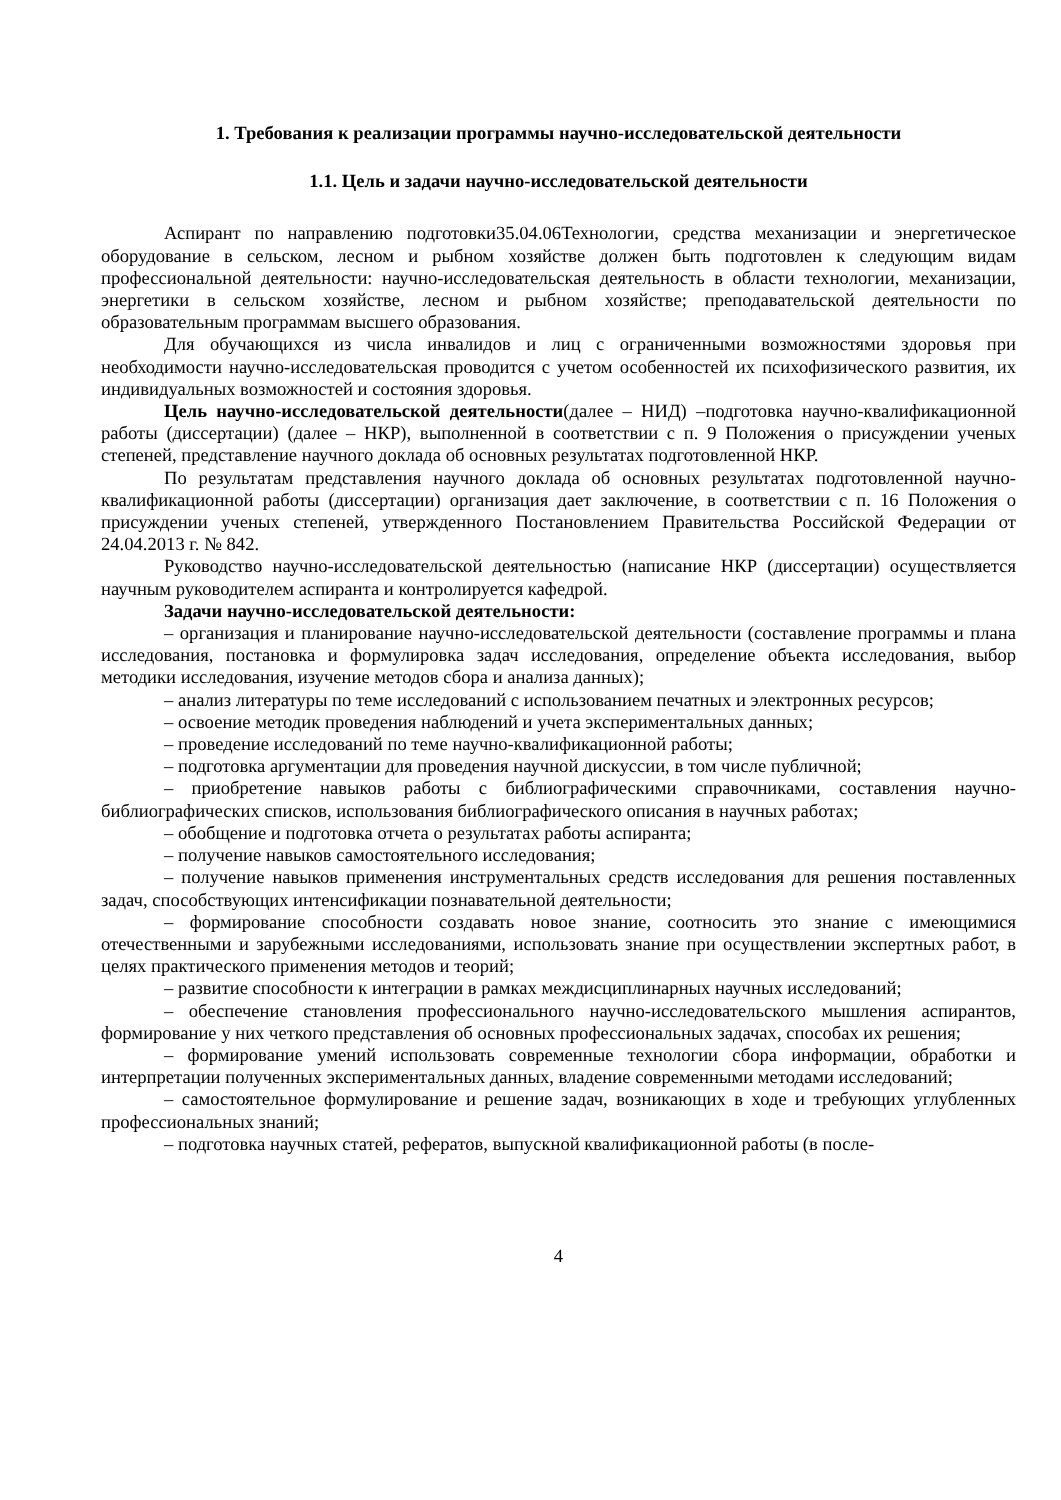1. Требования к реализации программы научно-исследовательской деятельности
1.1. Цель и задачи научно-исследовательской деятельности
Аспирант по направлению подготовки35.04.06Технологии, средства механизации и энергетическое оборудование в сельском, лесном и рыбном хозяйстве должен быть подготовлен к следующим видам профессиональной деятельности: научно-исследовательская деятельность в области технологии, механизации, энергетики в сельском хозяйстве, лесном и рыбном хозяйстве; преподавательской деятельности по образовательным программам высшего образования.
Для обучающихся из числа инвалидов и лиц с ограниченными возможностями здоровья при необходимости научно-исследовательская проводится с учетом особенностей их психофизического развития, их индивидуальных возможностей и состояния здоровья.
Цель научно-исследовательской деятельности(далее – НИД) –подготовка научно-квалификационной работы (диссертации) (далее – НКР), выполненной в соответствии с п. 9 Положения о присуждении ученых степеней, представление научного доклада об основных результатах подготовленной НКР.
По результатам представления научного доклада об основных результатах подготовленной научно-квалификационной работы (диссертации) организация дает заключение, в соответствии с п. 16 Положения о присуждении ученых степеней, утвержденного Постановлением Правительства Российской Федерации от 24.04.2013 г. № 842.
Руководство научно-исследовательской деятельностью (написание НКР (диссертации) осуществляется научным руководителем аспиранта и контролируется кафедрой.
Задачи научно-исследовательской деятельности:
– организация и планирование научно-исследовательской деятельности (составление программы и плана исследования, постановка и формулировка задач исследования, определение объекта исследования, выбор методики исследования, изучение методов сбора и анализа данных);
– анализ литературы по теме исследований с использованием печатных и электронных ресурсов;
– освоение методик проведения наблюдений и учета экспериментальных данных;
– проведение исследований по теме научно-квалификационной работы;
– подготовка аргументации для проведения научной дискуссии, в том числе публичной;
– приобретение навыков работы с библиографическими справочниками, составления научно-библиографических списков, использования библиографического описания в научных работах;
– обобщение и подготовка отчета о результатах работы аспиранта;
– получение навыков самостоятельного исследования;
– получение навыков применения инструментальных средств исследования для решения поставленных задач, способствующих интенсификации познавательной деятельности;
– формирование способности создавать новое знание, соотносить это знание с имеющимися отечественными и зарубежными исследованиями, использовать знание при осуществлении экспертных работ, в целях практического применения методов и теорий;
– развитие способности к интеграции в рамках междисциплинарных научных исследований;
– обеспечение становления профессионального научно-исследовательского мышления аспирантов, формирование у них четкого представления об основных профессиональных задачах, способах их решения;
– формирование умений использовать современные технологии сбора информации, обработки и интерпретации полученных экспериментальных данных, владение современными методами исследований;
– самостоятельное формулирование и решение задач, возникающих в ходе и требующих углубленных профессиональных знаний;
– подготовка научных статей, рефератов, выпускной квалификационной работы (в после-
4